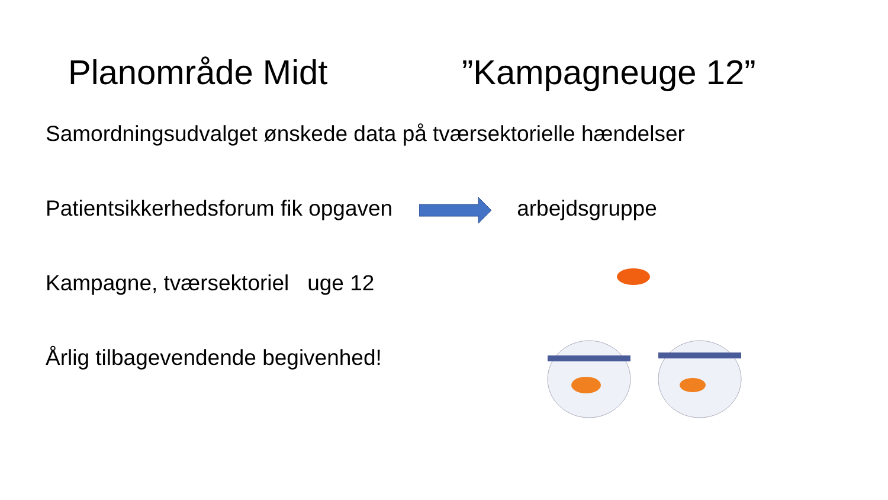Planområde Midt ”Kampagneuge 12”
Samordningsudvalget ønskede data på tværsektorielle hændelser
Patientsikkerhedsforum fik opgaven arbejdsgruppe
Kampagne, tværsektoriel uge 12
Årlig tilbagevendende begivenhed!